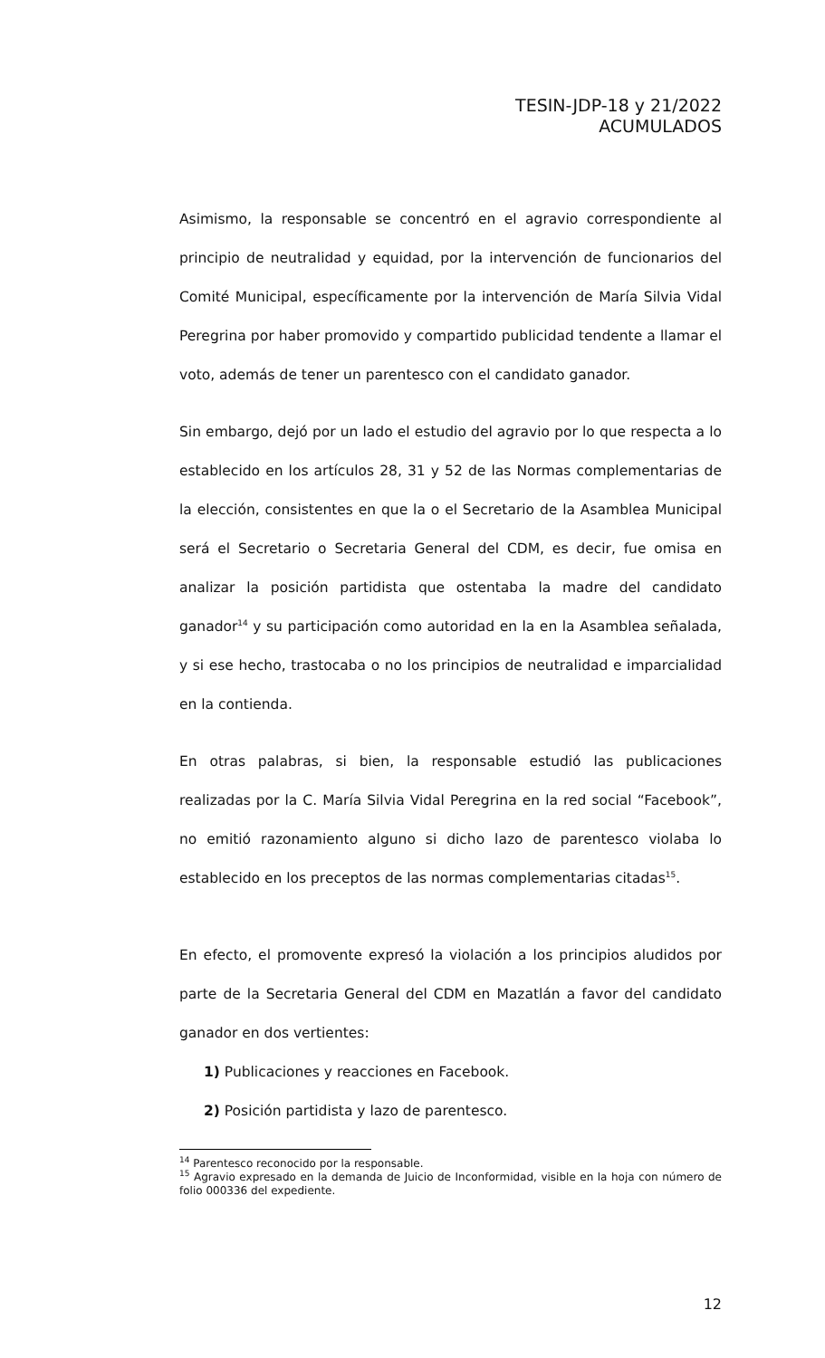TESIN-JDP-18 y 21/2022
ACUMULADOS
Asimismo, la responsable se concentró en el agravio correspondiente al principio de neutralidad y equidad, por la intervención de funcionarios del Comité Municipal, específicamente por la intervención de María Silvia Vidal Peregrina por haber promovido y compartido publicidad tendente a llamar el voto, además de tener un parentesco con el candidato ganador.
Sin embargo, dejó por un lado el estudio del agravio por lo que respecta a lo establecido en los artículos 28, 31 y 52 de las Normas complementarias de la elección, consistentes en que la o el Secretario de la Asamblea Municipal será el Secretario o Secretaria General del CDM, es decir, fue omisa en analizar la posición partidista que ostentaba la madre del candidato ganador<sup>14</sup> y su participación como autoridad en la en la Asamblea señalada, y si ese hecho, trastocaba o no los principios de neutralidad e imparcialidad en la contienda.
En otras palabras, si bien, la responsable estudió las publicaciones realizadas por la C. María Silvia Vidal Peregrina en la red social “Facebook”, no emitió razonamiento alguno si dicho lazo de parentesco violaba lo establecido en los preceptos de las normas complementarias citadas<sup>15</sup>.
En efecto, el promovente expresó la violación a los principios aludidos por parte de la Secretaria General del CDM en Mazatlán a favor del candidato ganador en dos vertientes:
1) Publicaciones y reacciones en Facebook.
2) Posición partidista y lazo de parentesco.
<sup>14</sup> Parentesco reconocido por la responsable.
<sup>15</sup> Agravio expresado en la demanda de Juicio de Inconformidad, visible en la hoja con número de folio 000336 del expediente.
12